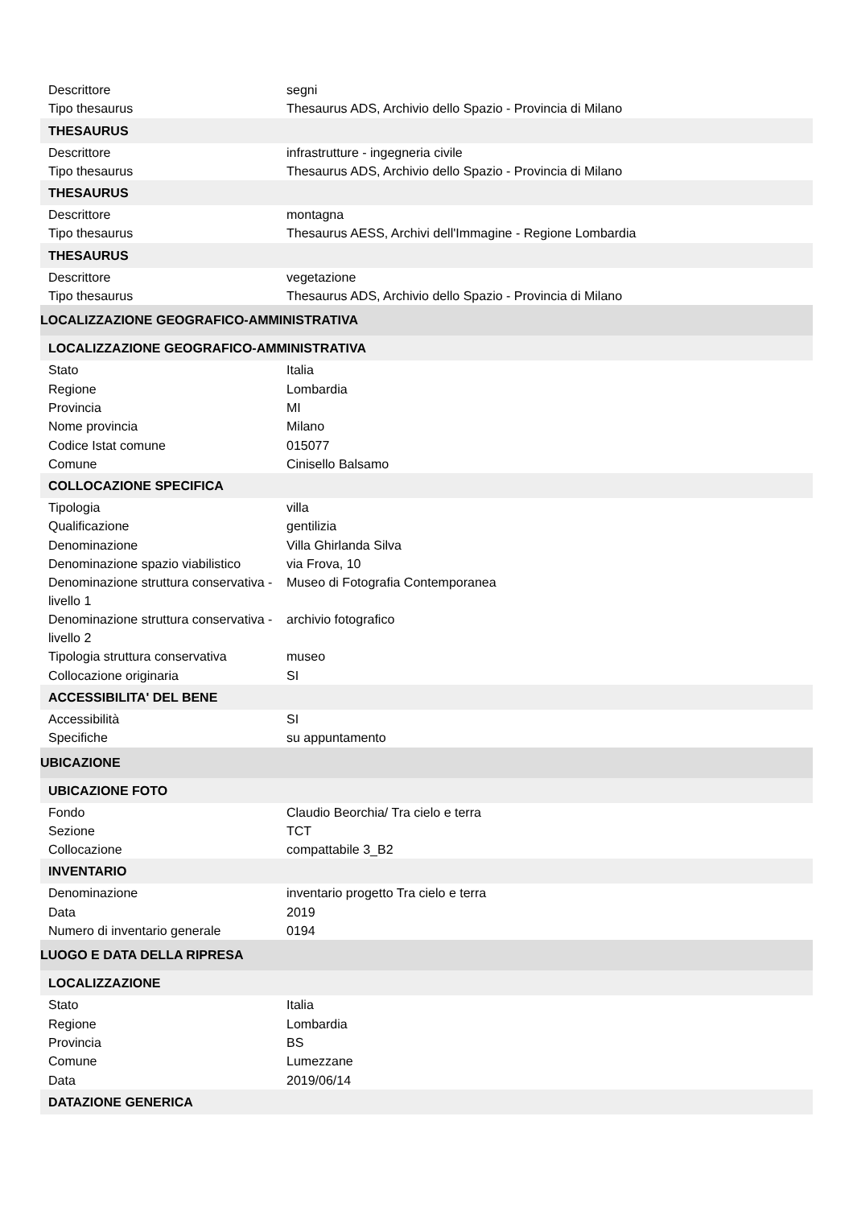| Descrittore | segni |
| Tipo thesaurus | Thesaurus ADS, Archivio dello Spazio - Provincia di Milano |
| THESAURUS | |
| Descrittore | infrastrutture - ingegneria civile |
| Tipo thesaurus | Thesaurus ADS, Archivio dello Spazio - Provincia di Milano |
| THESAURUS | |
| Descrittore | montagna |
| Tipo thesaurus | Thesaurus AESS, Archivi dell'Immagine - Regione Lombardia |
| THESAURUS | |
| Descrittore | vegetazione |
| Tipo thesaurus | Thesaurus ADS, Archivio dello Spazio - Provincia di Milano |
| LOCALIZZAZIONE GEOGRAFICO-AMMINISTRATIVA | |
| LOCALIZZAZIONE GEOGRAFICO-AMMINISTRATIVA | |
| Stato | Italia |
| Regione | Lombardia |
| Provincia | MI |
| Nome provincia | Milano |
| Codice Istat comune | 015077 |
| Comune | Cinisello Balsamo |
| COLLOCAZIONE SPECIFICA | |
| Tipologia | villa |
| Qualificazione | gentilizia |
| Denominazione | Villa Ghirlanda Silva |
| Denominazione spazio viabilistico | via Frova, 10 |
| Denominazione struttura conservativa - livello 1 | Museo di Fotografia Contemporanea |
| Denominazione struttura conservativa - livello 2 | archivio fotografico |
| Tipologia struttura conservativa | museo |
| Collocazione originaria | SI |
| ACCESSIBILITA' DEL BENE | |
| Accessibilità | SI |
| Specifiche | su appuntamento |
| UBICAZIONE | |
| UBICAZIONE FOTO | |
| Fondo | Claudio Beorchia/ Tra cielo e terra |
| Sezione | TCT |
| Collocazione | compattabile 3_B2 |
| INVENTARIO | |
| Denominazione | inventario progetto Tra cielo e terra |
| Data | 2019 |
| Numero di inventario generale | 0194 |
| LUOGO E DATA DELLA RIPRESA | |
| LOCALIZZAZIONE | |
| Stato | Italia |
| Regione | Lombardia |
| Provincia | BS |
| Comune | Lumezzane |
| Data | 2019/06/14 |
| DATAZIONE GENERICA | |